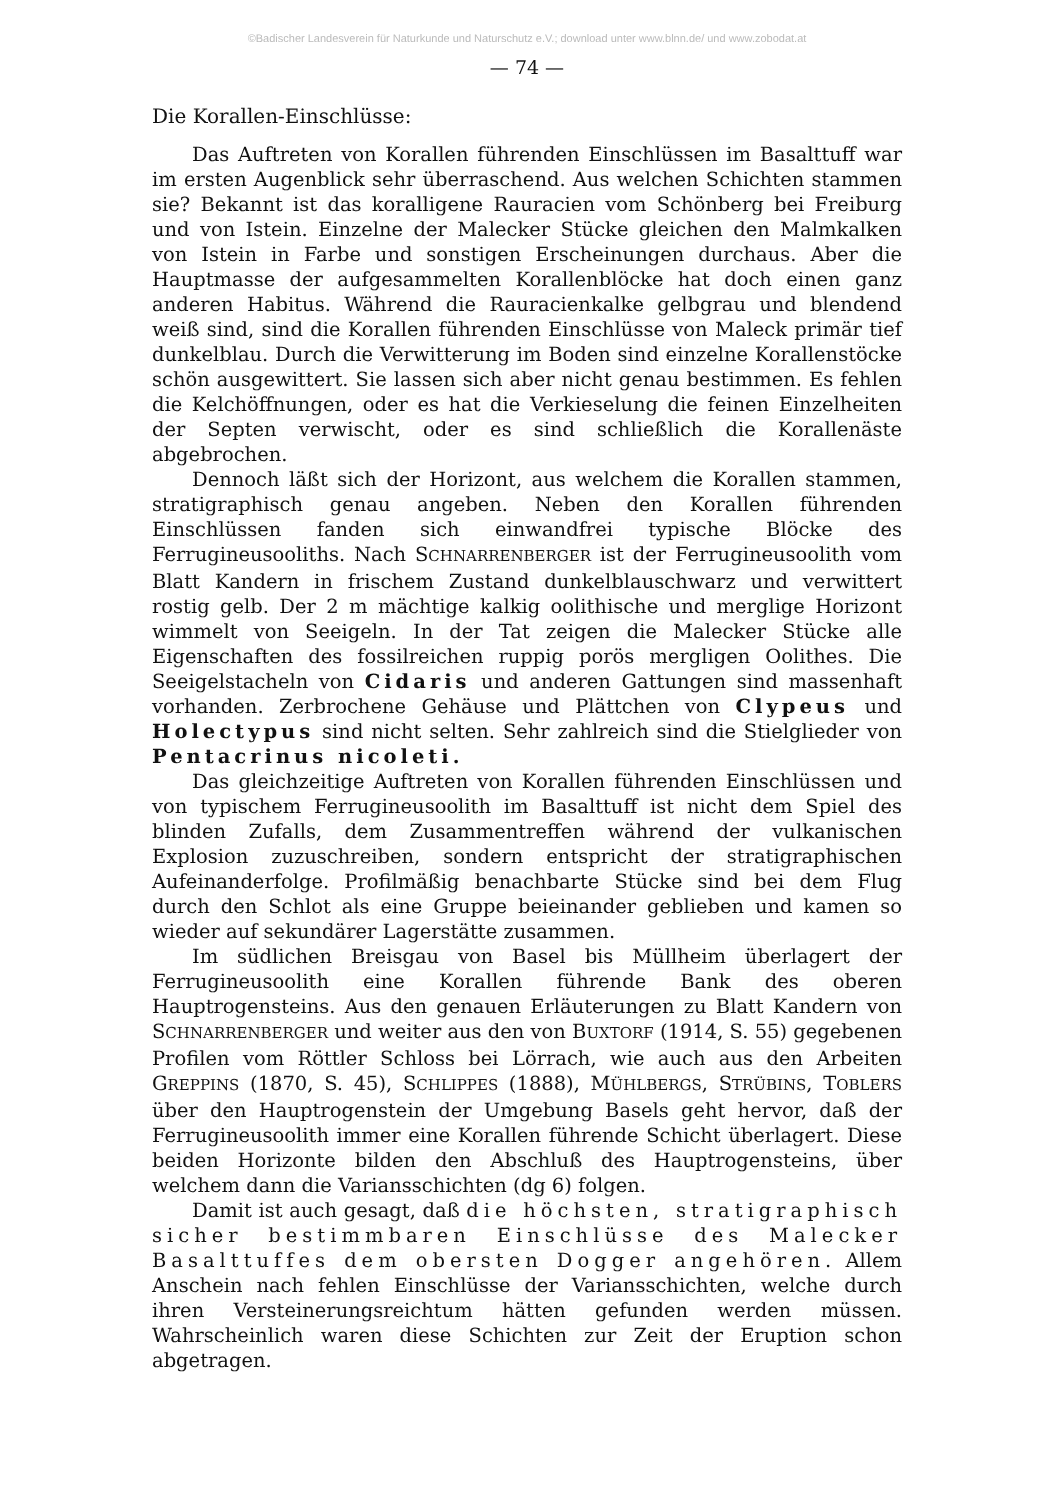©Badischer Landesverein für Naturkunde und Naturschutz e.V.; download unter www.blnn.de/ und www.zobodat.at
— 74 —
Die Korallen-Einschlüsse:
Das Auftreten von Korallen führenden Einschlüssen im Basalttuff war im ersten Augenblick sehr überraschend. Aus welchen Schichten stammen sie? Bekannt ist das koralligene Rauracien vom Schönberg bei Freiburg und von Istein. Einzelne der Malecker Stücke gleichen den Malmkalken von Istein in Farbe und sonstigen Erscheinungen durchaus. Aber die Hauptmasse der aufgesammelten Korallenblöcke hat doch einen ganz anderen Habitus. Während die Rauracienkalke gelbgrau und blendend weiß sind, sind die Korallen führenden Einschlüsse von Maleck primär tief dunkelblau. Durch die Verwitterung im Boden sind einzelne Korallenstöcke schön ausgewittert. Sie lassen sich aber nicht genau bestimmen. Es fehlen die Kelchöffnungen, oder es hat die Verkieselung die feinen Einzelheiten der Septen verwischt, oder es sind schließlich die Korallenäste abgebrochen.
Dennoch läßt sich der Horizont, aus welchem die Korallen stammen, stratigraphisch genau angeben. Neben den Korallen führenden Einschlüssen fanden sich einwandfrei typische Blöcke des Ferrugineusooliths. Nach SCHNARRENBERGER ist der Ferrugineusoolith vom Blatt Kandern in frischem Zustand dunkelblauschwarz und verwittert rostig gelb. Der 2 m mächtige kalkig oolithische und merglige Horizont wimmelt von Seeigeln. In der Tat zeigen die Malecker Stücke alle Eigenschaften des fossilreichen ruppig porös mergligen Oolithes. Die Seeigelstacheln von Cidaris und anderen Gattungen sind massenhaft vorhanden. Zerbrochene Gehäuse und Plättchen von Clypeus und Holectypus sind nicht selten. Sehr zahlreich sind die Stielglieder von Pentacrinus nicoleti.
Das gleichzeitige Auftreten von Korallen führenden Einschlüssen und von typischem Ferrugineusoolith im Basalttuff ist nicht dem Spiel des blinden Zufalls, dem Zusammentreffen während der vulkanischen Explosion zuzuschreiben, sondern entspricht der stratigraphischen Aufeinanderfolge. Profilmäßig benachbarte Stücke sind bei dem Flug durch den Schlot als eine Gruppe beieinander geblieben und kamen so wieder auf sekundärer Lagerstätte zusammen.
Im südlichen Breisgau von Basel bis Müllheim überlagert der Ferrugineusoolith eine Korallen führende Bank des oberen Hauptrogensteins. Aus den genauen Erläuterungen zu Blatt Kandern von SCHNARRENBERGER und weiter aus den von BUXTORF (1914, S. 55) gegebenen Profilen vom Röttler Schloss bei Lörrach, wie auch aus den Arbeiten GREPPINS (1870, S. 45), SCHLIPPES (1888), MÜHLBERGS, STRÜBINS, TOBLERS über den Hauptrogenstein der Umgebung Basels geht hervor, daß der Ferrugineusoolith immer eine Korallen führende Schicht überlagert. Diese beiden Horizonte bilden den Abschluß des Hauptrogensteins, über welchem dann die Variansschichten (dg 6) folgen.
Damit ist auch gesagt, daß die höchsten, stratigraphisch sicher bestimmbaren Einschlüsse des Malecker Basalttuffes dem obersten Dogger angehören. Allem Anschein nach fehlen Einschlüsse der Variansschichten, welche durch ihren Versteinerungsreichtum hätten gefunden werden müssen. Wahrscheinlich waren diese Schichten zur Zeit der Eruption schon abgetragen.